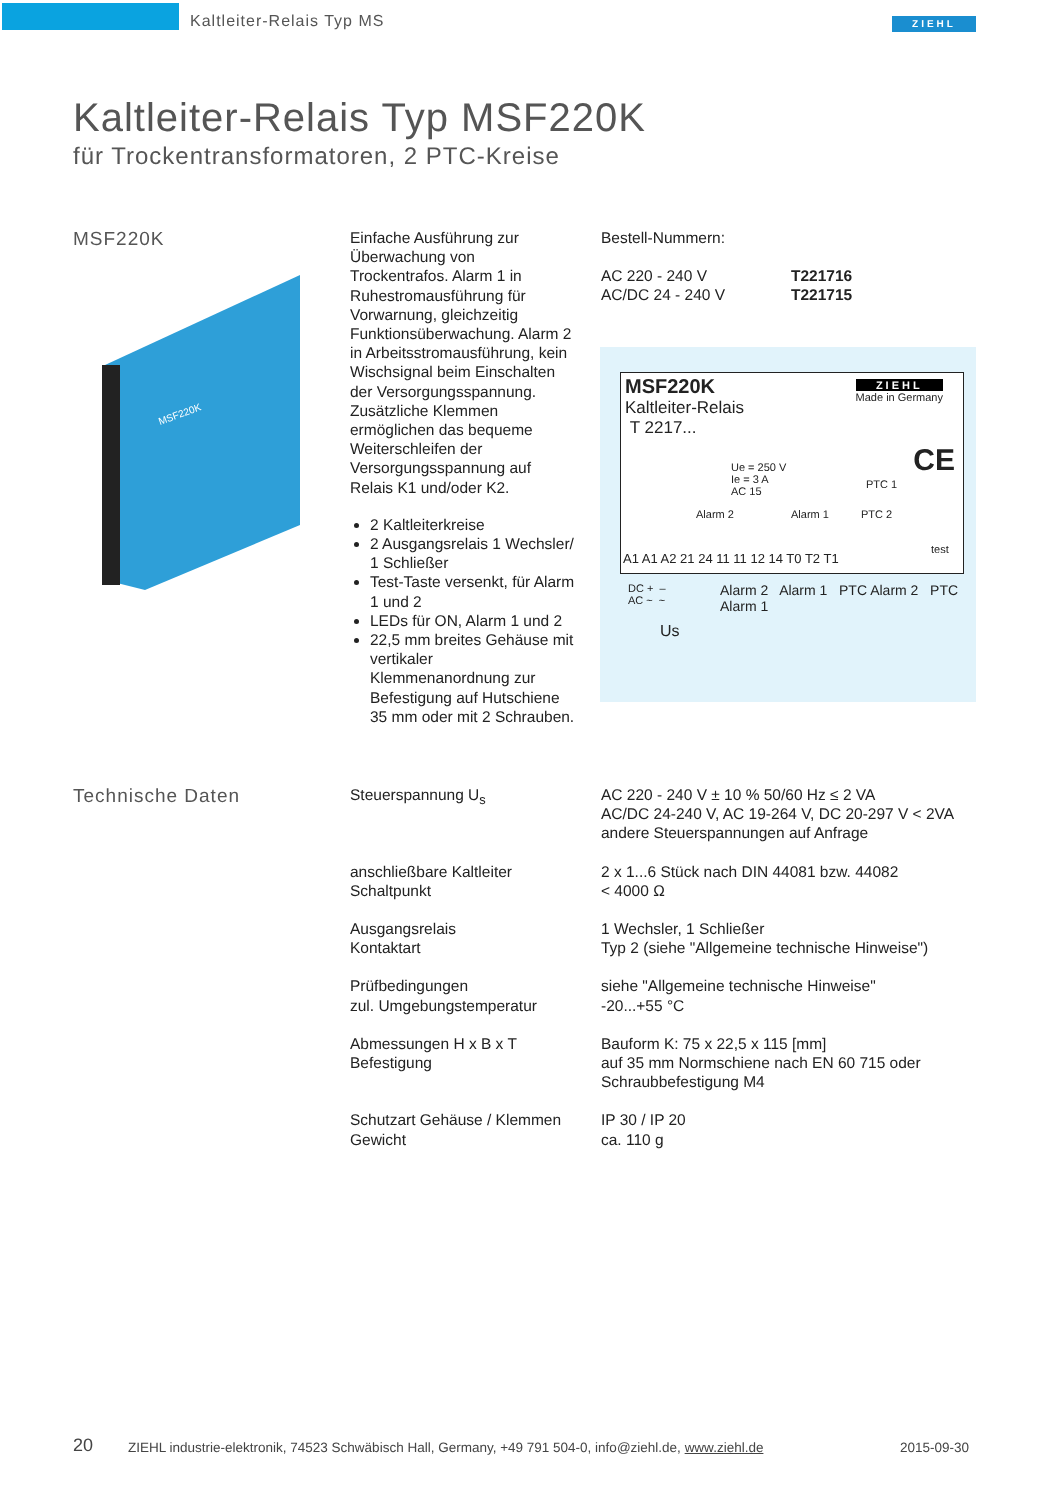Kaltleiter-Relais Typ MS ZIEHL
Kaltleiter-Relais Typ MSF220K
für Trockentransformatoren, 2 PTC-Kreise
MSF220K
MSF220K
Einfache Ausführung zur Überwachung von Trockentrafos. Alarm 1 in Ruhestromausführung für Vorwarnung, gleichzeitig Funktionsüberwachung. Alarm 2 in Arbeitsstromausführung, kein Wischsignal beim Einschalten der Versorgungsspannung. Zusätzliche Klemmen ermöglichen das bequeme Weiterschleifen der Versorgungsspannung auf Relais K1 und/oder K2.
2 Kaltleiterkreise
2 Ausgangsrelais 1 Wechsler/ 1 Schließer
Test-Taste versenkt, für Alarm 1 und 2
LEDs für ON, Alarm 1 und 2
22,5 mm breites Gehäuse mit vertikaler Klemmenanordnung zur Befestigung auf Hutschiene 35 mm oder mit 2 Schrauben.
Bestell-Nummern:
| AC 220 - 240 V | T221716 |
| AC/DC 24 - 240 V | T221715 |
MSF220K
Kaltleiter-Relais
T 2217...
ZIEHL
Made in Germany
Ue = 250 V
Ie = 3 A
AC 15
Alarm 2 Alarm 1
PTC 1
PTC 2
test
CE
A1 A1 A2 21 24 11 11 12 14 T0 T2 T1
DC + –
AC ~ ~
Us
Alarm 2 Alarm 1 PTC Alarm 2 PTC Alarm 1
Technische Daten
| Steuerspannung U<sub>s</sub> | AC 220 - 240 V ± 10 % 50/60 Hz ≤ 2 VA AC/DC 24-240 V, AC 19-264 V, DC 20-297 V < 2VA andere Steuerspannungen auf Anfrage |
| anschließbare Kaltleiter Schaltpunkt | 2 x 1...6 Stück nach DIN 44081 bzw. 44082 < 4000 Ω |
| Ausgangsrelais Kontaktart | 1 Wechsler, 1 Schließer Typ 2 (siehe "Allgemeine technische Hinweise") |
| Prüfbedingungen zul. Umgebungstemperatur | siehe "Allgemeine technische Hinweise" -20...+55 °C |
| Abmessungen H x B x T Befestigung | Bauform K: 75 x 22,5 x 115 [mm] auf 35 mm Normschiene nach EN 60 715 oder Schraubbefestigung M4 |
| Schutzart Gehäuse / Klemmen Gewicht | IP 30 / IP 20 ca. 110 g |
20
ZIEHL industrie-elektronik, 74523 Schwäbisch Hall, Germany, +49 791 504-0, info@ziehl.de, www.ziehl.de
2015-09-30